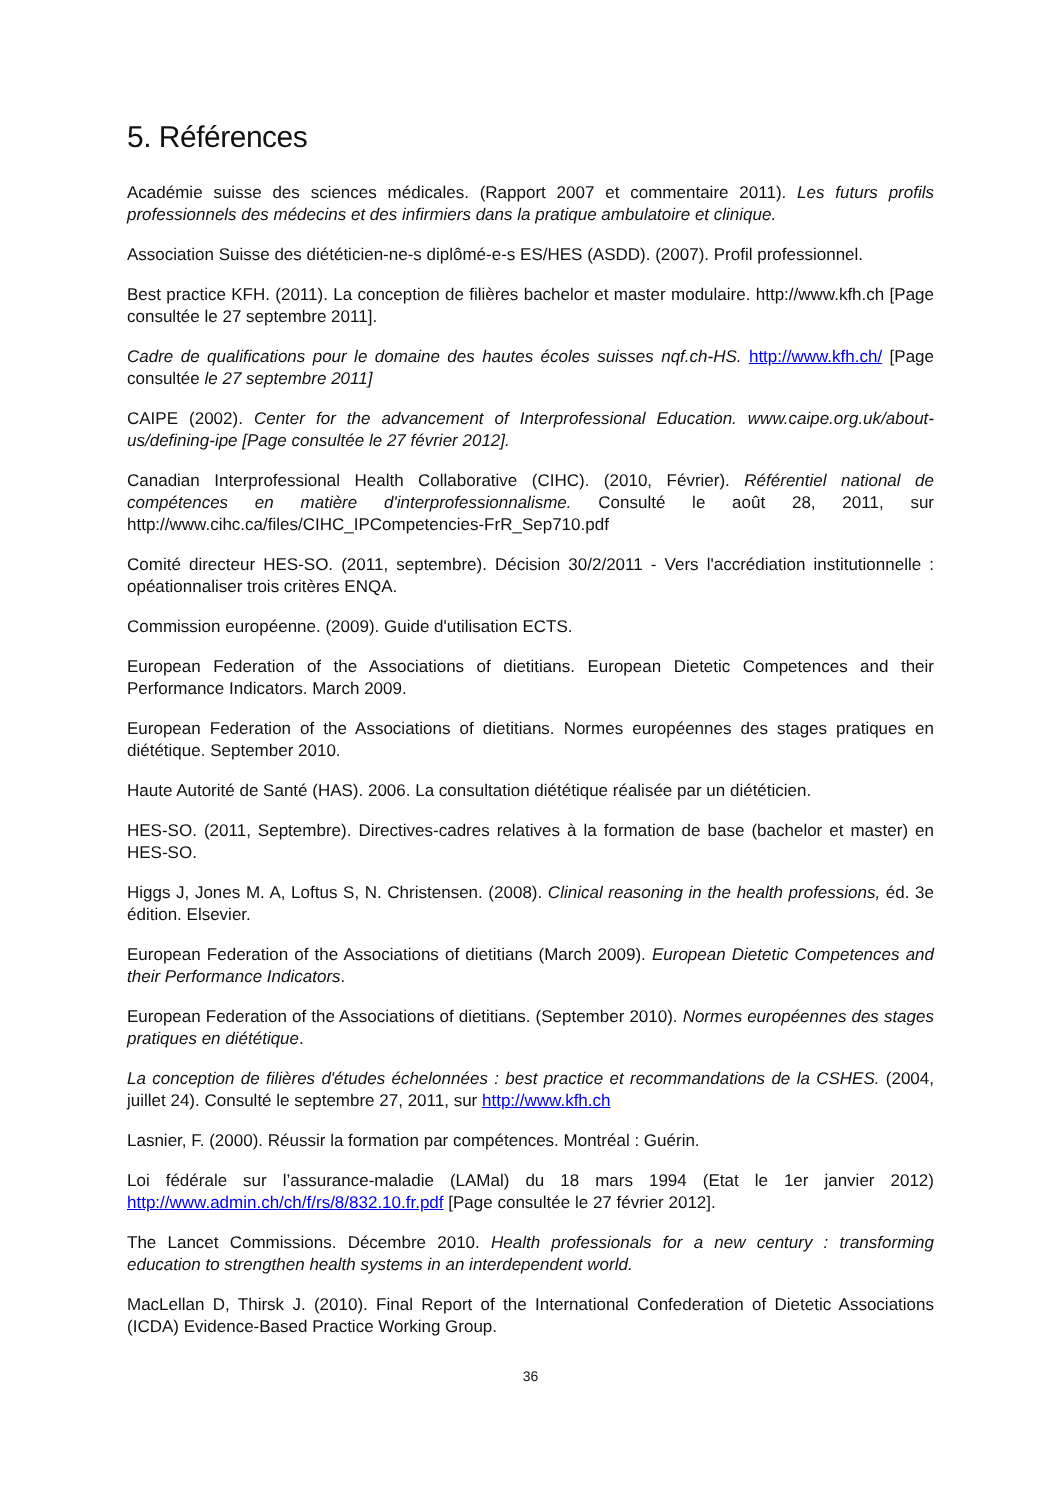5. Références
Académie suisse des sciences médicales. (Rapport 2007 et commentaire 2011). Les futurs profils professionnels des médecins et des infirmiers dans la pratique ambulatoire et clinique.
Association Suisse des diététicien-ne-s diplômé-e-s ES/HES (ASDD). (2007). Profil professionnel.
Best practice KFH. (2011). La conception de filières bachelor et master modulaire. http://www.kfh.ch [Page consultée le 27 septembre 2011].
Cadre de qualifications pour le domaine des hautes écoles suisses nqf.ch-HS. http://www.kfh.ch/ [Page consultée le 27 septembre 2011]
CAIPE (2002). Center for the advancement of Interprofessional Education. www.caipe.org.uk/about-us/defining-ipe [Page consultée le 27 février 2012].
Canadian Interprofessional Health Collaborative (CIHC). (2010, Février). Référentiel national de compétences en matière d'interprofessionnalisme. Consulté le août 28, 2011, sur http://www.cihc.ca/files/CIHC_IPCompetencies-FrR_Sep710.pdf
Comité directeur HES-SO. (2011, septembre). Décision 30/2/2011 - Vers l'accrédiation institutionnelle : opéationnaliser trois critères ENQA.
Commission européenne. (2009). Guide d'utilisation ECTS.
European Federation of the Associations of dietitians. European Dietetic Competences and their Performance Indicators. March 2009.
European Federation of the Associations of dietitians. Normes européennes des stages pratiques en diététique. September 2010.
Haute Autorité de Santé (HAS). 2006. La consultation diététique réalisée par un diététicien.
HES-SO. (2011, Septembre). Directives-cadres relatives à la formation de base (bachelor et master) en HES-SO.
Higgs J, Jones M. A, Loftus S, N. Christensen. (2008). Clinical reasoning in the health professions, éd. 3e édition. Elsevier.
European Federation of the Associations of dietitians (March 2009). European Dietetic Competences and their Performance Indicators.
European Federation of the Associations of dietitians. (September 2010). Normes européennes des stages pratiques en diététique.
La conception de filières d'études échelonnées : best practice et recommandations de la CSHES. (2004, juillet 24). Consulté le septembre 27, 2011, sur http://www.kfh.ch
Lasnier, F. (2000). Réussir la formation par compétences. Montréal : Guérin.
Loi fédérale sur l’assurance-maladie (LAMal) du 18 mars 1994 (Etat le 1er janvier 2012) http://www.admin.ch/ch/f/rs/8/832.10.fr.pdf [Page consultée le 27 février 2012].
The Lancet Commissions. Décembre 2010. Health professionals for a new century : transforming education to strengthen health systems in an interdependent world.
MacLellan D, Thirsk J. (2010). Final Report of the International Confederation of Dietetic Associations (ICDA) Evidence-Based Practice Working Group.
36